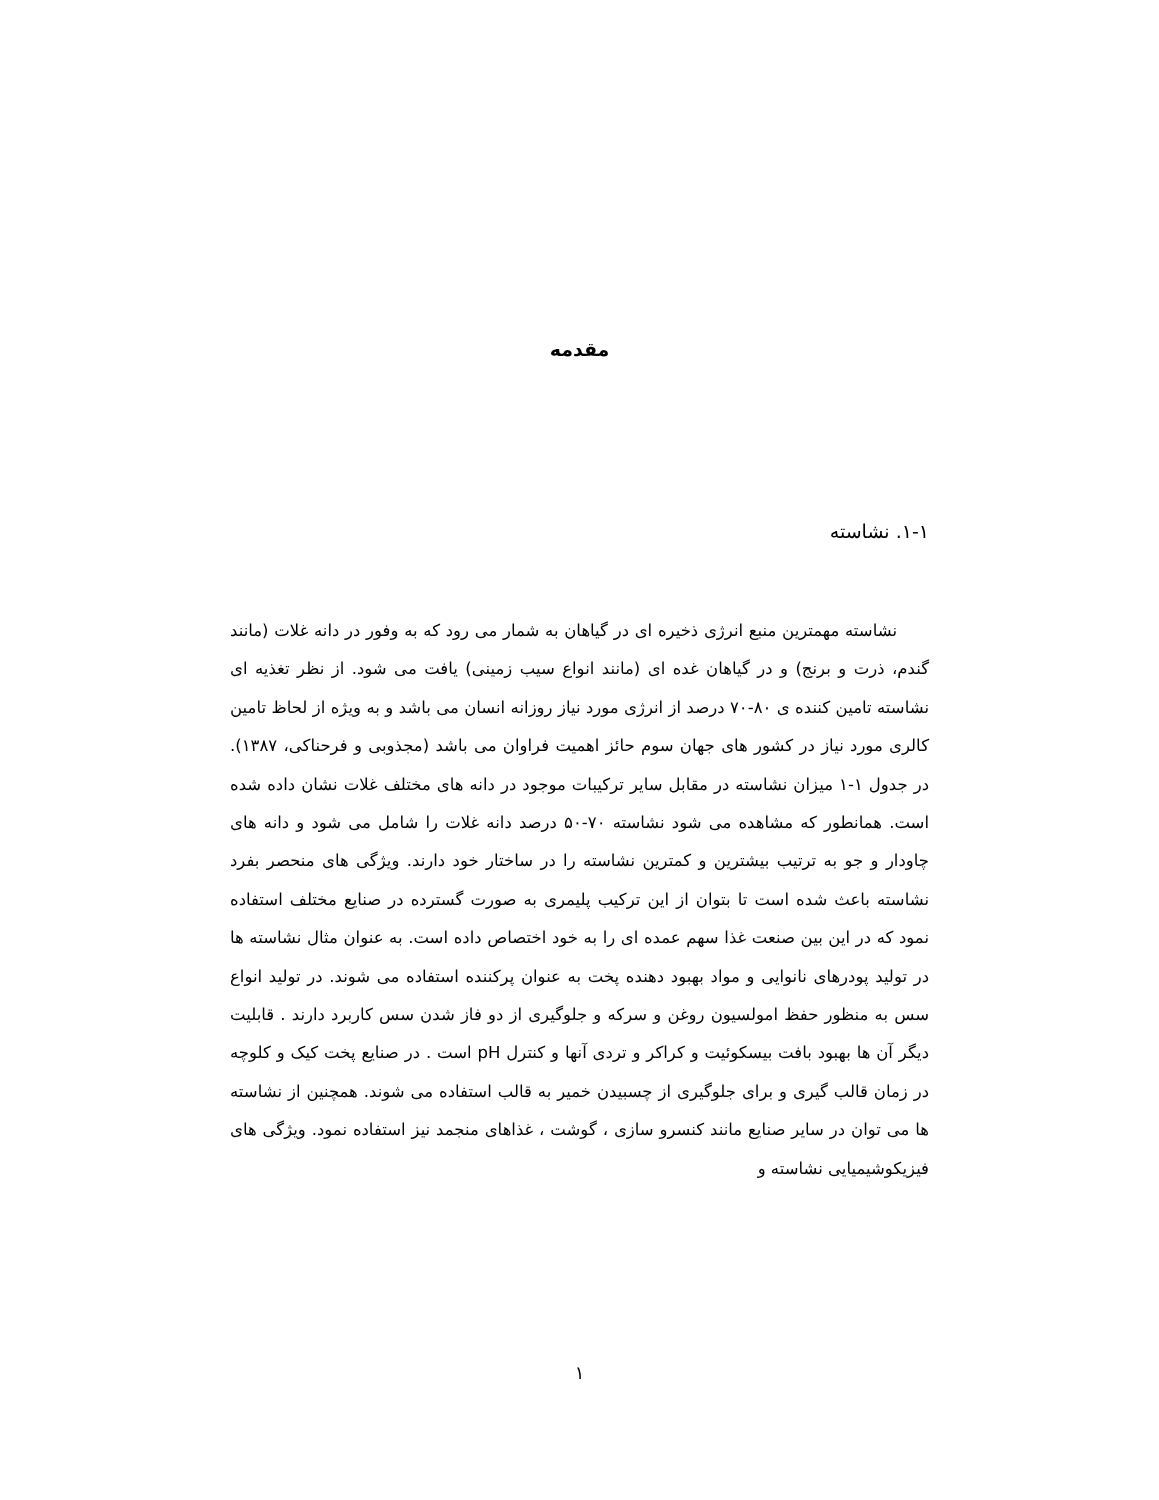مقدمه
۱-۱. نشاسته
نشاسته مهمترین منبع انرژی ذخیره ای در گیاهان به شمار می رود که به وفور در دانه غلات (مانند گندم، ذرت و برنج) و در گیاهان غده ای (مانند انواع سیب زمینی) یافت می شود. از نظر تغذیه ای نشاسته تامین کننده ی ۸۰-۷۰ درصد از انرژی مورد نیاز روزانه انسان می باشد و به ویژه از لحاظ تامین کالری مورد نیاز در کشور های جهان سوم حائز اهمیت فراوان می باشد (مجذوبی و فرحناکی، ۱۳۸۷). در جدول ۱-۱ میزان نشاسته در مقابل سایر ترکیبات موجود در دانه های مختلف غلات نشان داده شده است. همانطور که مشاهده می شود نشاسته ۷۰-۵۰ درصد دانه غلات را شامل می شود و دانه های چاودار و جو به ترتیب بیشترین و کمترین نشاسته را در ساختار خود دارند. ویژگی های منحصر بفرد نشاسته باعث شده است تا بتوان از این ترکیب پلیمری به صورت گسترده در صنایع مختلف استفاده نمود که در این بین صنعت غذا سهم عمده ای را به خود اختصاص داده است. به عنوان مثال نشاسته ها در تولید پودرهای نانوایی و مواد بهبود دهنده پخت به عنوان پرکننده استفاده می شوند. در تولید انواع سس به منظور حفظ امولسیون روغن و سرکه و جلوگیری از دو فاز شدن سس کاربرد دارند . قابلیت دیگر آن ها بهبود بافت بیسکوئیت و کراکر و تردی آنها و کنترل pH است . در صنایع پخت کیک و کلوچه در زمان قالب گیری و برای جلوگیری از چسبیدن خمیر به قالب استفاده می شوند. همچنین از نشاسته ها می توان در سایر صنایع مانند کنسرو سازی ، گوشت ، غذاهای منجمد نیز استفاده نمود. ویژگی های فیزیکوشیمیایی نشاسته و
۱